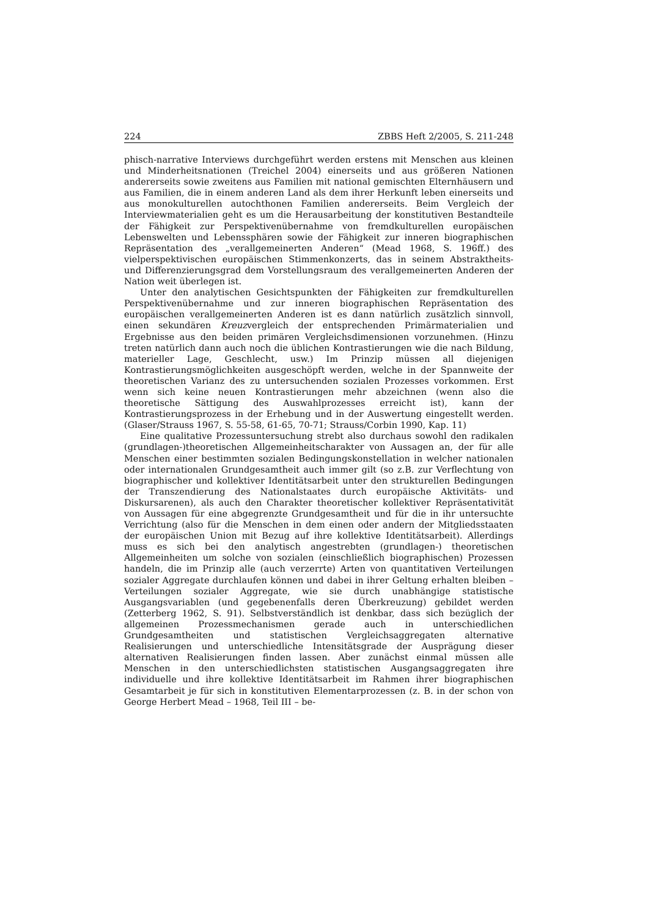224 ZBBS Heft 2/2005, S. 211-248
phisch-narrative Interviews durchgeführt werden erstens mit Menschen aus kleinen und Minderheitsnationen (Treichel 2004) einerseits und aus größeren Nationen andererseits sowie zweitens aus Familien mit national gemischten Elternhäusern und aus Familien, die in einem anderen Land als dem ihrer Herkunft leben einerseits und aus monokulturellen autochthonen Familien andererseits. Beim Vergleich der Interviewmaterialien geht es um die Herausarbeitung der konstitutiven Bestandteile der Fähigkeit zur Perspektivenübernahme von fremdkulturellen europäischen Lebenswelten und Lebenssphären sowie der Fähigkeit zur inneren biographischen Repräsentation des „verallgemeinerten Anderen“ (Mead 1968, S. 196ff.) des vielperspektivischen europäischen Stimmenkonzerts, das in seinem Abstraktheits- und Differenzierungsgrad dem Vorstellungsraum des verallgemeinerten Anderen der Nation weit überlegen ist.
Unter den analytischen Gesichtspunkten der Fähigkeiten zur fremdkulturellen Perspektivenübernahme und zur inneren biographischen Repräsentation des europäischen verallgemeinerten Anderen ist es dann natürlich zusätzlich sinnvoll, einen sekundären Kreuzvergleich der entsprechenden Primärmaterialien und Ergebnisse aus den beiden primären Vergleichsdimensionen vorzunehmen. (Hinzu treten natürlich dann auch noch die üblichen Kontrastierungen wie die nach Bildung, materieller Lage, Geschlecht, usw.) Im Prinzip müssen all diejenigen Kontrastierungsmöglichkeiten ausgeschöpft werden, welche in der Spannweite der theoretischen Varianz des zu untersuchenden sozialen Prozesses vorkommen. Erst wenn sich keine neuen Kontrastierungen mehr abzeichnen (wenn also die theoretische Sättigung des Auswahlprozesses erreicht ist), kann der Kontrastierungsprozess in der Erhebung und in der Auswertung eingestellt werden. (Glaser/Strauss 1967, S. 55-58, 61-65, 70-71; Strauss/Corbin 1990, Kap. 11)
Eine qualitative Prozessuntersuchung strebt also durchaus sowohl den radikalen (grundlagen-)theoretischen Allgemeinheitscharakter von Aussagen an, der für alle Menschen einer bestimmten sozialen Bedingungskonstellation in welcher nationalen oder internationalen Grundgesamtheit auch immer gilt (so z.B. zur Verflechtung von biographischer und kollektiver Identitätsarbeit unter den strukturellen Bedingungen der Transzendierung des Nationalstaates durch europäische Aktivitäts- und Diskursarenen), als auch den Charakter theoretischer kollektiver Repräsentativität von Aussagen für eine abgegrenzte Grundgesamtheit und für die in ihr untersuchte Verrichtung (also für die Menschen in dem einen oder andern der Mitgliedsstaaten der europäischen Union mit Bezug auf ihre kollektive Identitätsarbeit). Allerdings muss es sich bei den analytisch angestrebten (grundlagen-) theoretischen Allgemeinheiten um solche von sozialen (einschließlich biographischen) Prozessen handeln, die im Prinzip alle (auch verzerrte) Arten von quantitativen Verteilungen sozialer Aggregate durchlaufen können und dabei in ihrer Geltung erhalten bleiben – Verteilungen sozialer Aggregate, wie sie durch unabhängige statistische Ausgangsvariablen (und gegebenenfalls deren Überkreuzung) gebildet werden (Zetterberg 1962, S. 91). Selbstverständlich ist denkbar, dass sich bezüglich der allgemeinen Prozessmechanismen gerade auch in unterschiedlichen Grundgesamtheiten und statistischen Vergleichsaggregaten alternative Realisierungen und unterschiedliche Intensitätsgrade der Ausprägung dieser alternativen Realisierungen finden lassen. Aber zunächst einmal müssen alle Menschen in den unterschiedlichsten statistischen Ausgangsaggregaten ihre individuelle und ihre kollektive Identitätsarbeit im Rahmen ihrer biographischen Gesamtarbeit je für sich in konstitutiven Elementarprozessen (z. B. in der schon von George Herbert Mead – 1968, Teil III – be-